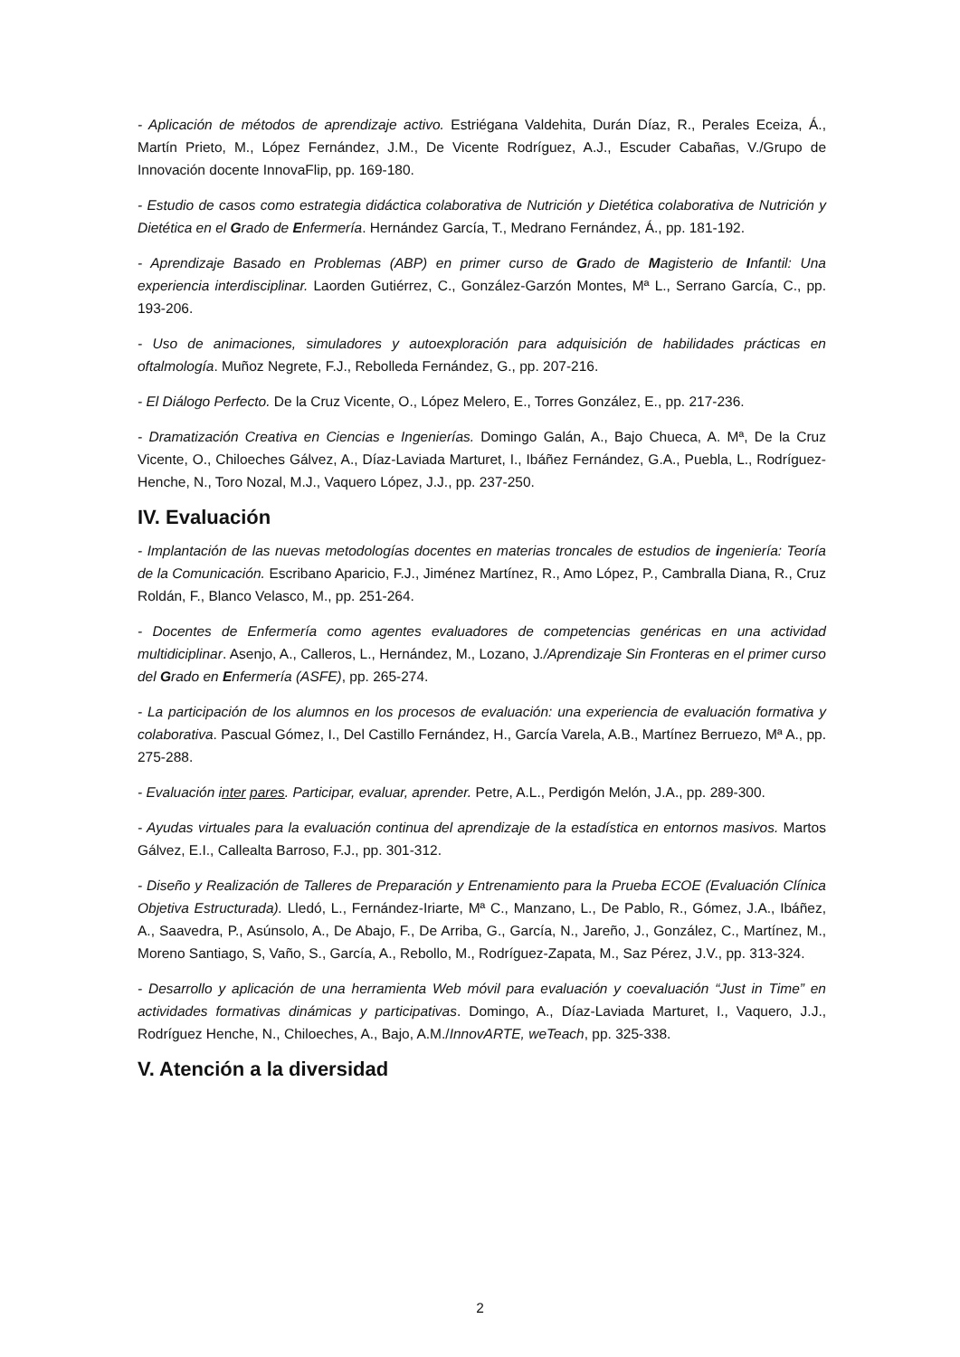- Aplicación de métodos de aprendizaje activo. Estriégana Valdehita, Durán Díaz, R., Perales Eceiza, Á., Martín Prieto, M., López Fernández, J.M., De Vicente Rodríguez, A.J., Escuder Cabañas, V./Grupo de Innovación docente InnovaFlip, pp. 169-180.
- Estudio de casos como estrategia didáctica colaborativa de Nutrición y Dietética colaborativa de Nutrición y Dietética en el Grado de Enfermería. Hernández García, T., Medrano Fernández, Á., pp. 181-192.
- Aprendizaje Basado en Problemas (ABP) en primer curso de Grado de Magisterio de Infantil: Una experiencia interdisciplinar. Laorden Gutiérrez, C., González-Garzón Montes, Mª L., Serrano García, C., pp. 193-206.
- Uso de animaciones, simuladores y autoexploración para adquisición de habilidades prácticas en oftalmología. Muñoz Negrete, F.J., Rebolleda Fernández, G., pp. 207-216.
- El Diálogo Perfecto. De la Cruz Vicente, O., López Melero, E., Torres González, E., pp. 217-236.
- Dramatización Creativa en Ciencias e Ingenierías. Domingo Galán, A., Bajo Chueca, A. Mª, De la Cruz Vicente, O., Chiloeches Gálvez, A., Díaz-Laviada Marturet, I., Ibáñez Fernández, G.A., Puebla, L., Rodríguez-Henche, N., Toro Nozal, M.J., Vaquero López, J.J., pp. 237-250.
IV. Evaluación
- Implantación de las nuevas metodologías docentes en materias troncales de estudios de ingeniería: Teoría de la Comunicación. Escribano Aparicio, F.J., Jiménez Martínez, R., Amo López, P., Cambralla Diana, R., Cruz Roldán, F., Blanco Velasco, M., pp. 251-264.
- Docentes de Enfermería como agentes evaluadores de competencias genéricas en una actividad multidiciplinar. Asenjo, A., Calleros, L., Hernández, M., Lozano, J./Aprendizaje Sin Fronteras en el primer curso del Grado en Enfermería (ASFE), pp. 265-274.
- La participación de los alumnos en los procesos de evaluación: una experiencia de evaluación formativa y colaborativa. Pascual Gómez, I., Del Castillo Fernández, H., García Varela, A.B., Martínez Berruezo, Mª A., pp. 275-288.
- Evaluación inter pares. Participar, evaluar, aprender. Petre, A.L., Perdigón Melón, J.A., pp. 289-300.
- Ayudas virtuales para la evaluación continua del aprendizaje de la estadística en entornos masivos. Martos Gálvez, E.I., Callealta Barroso, F.J., pp. 301-312.
- Diseño y Realización de Talleres de Preparación y Entrenamiento para la Prueba ECOE (Evaluación Clínica Objetiva Estructurada). Lledó, L., Fernández-Iriarte, Mª C., Manzano, L., De Pablo, R., Gómez, J.A., Ibáñez, A., Saavedra, P., Asúnsolo, A., De Abajo, F., De Arriba, G., García, N., Jareño, J., González, C., Martínez, M., Moreno Santiago, S, Vaño, S., García, A., Rebollo, M., Rodríguez-Zapata, M., Saz Pérez, J.V., pp. 313-324.
- Desarrollo y aplicación de una herramienta Web móvil para evaluación y coevaluación “Just in Time” en actividades formativas dinámicas y participativas. Domingo, A., Díaz-Laviada Marturet, I., Vaquero, J.J., Rodríguez Henche, N., Chiloeches, A., Bajo, A.M./InnovARTE, weTeach, pp. 325-338.
V. Atención a la diversidad
2